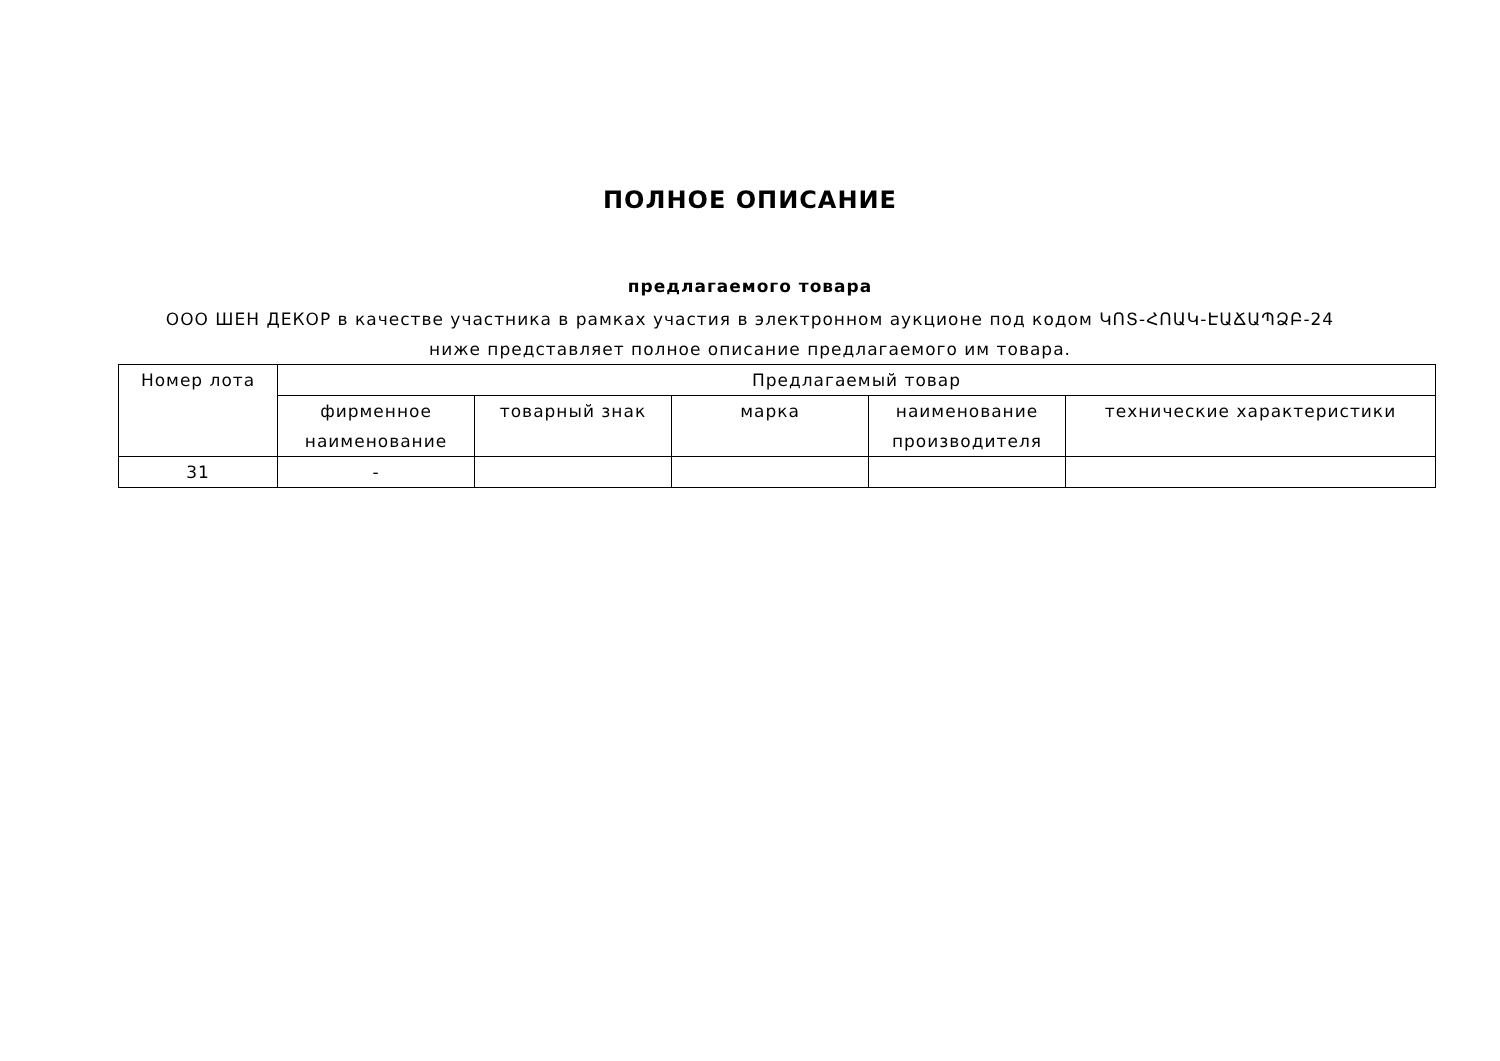ПОЛНОЕ ОПИСАНИЕ
предлагаемого товара
ООО ШЕН ДЕКОР в качестве участника в рамках участия в электронном аукционе под кодом ԿՈՏ-ՀՈԱԿ-ԷԱՃԱՊՁԲ-24 ниже представляет полное описание предлагаемого им товара.
| Номер лота | Предлагаемый товар | | | | |
| --- | --- | --- | --- | --- | --- |
| | фирменное наименование | товарный знак | марка | наименование производителя | технические характеристики |
| 31 | - | | | | |